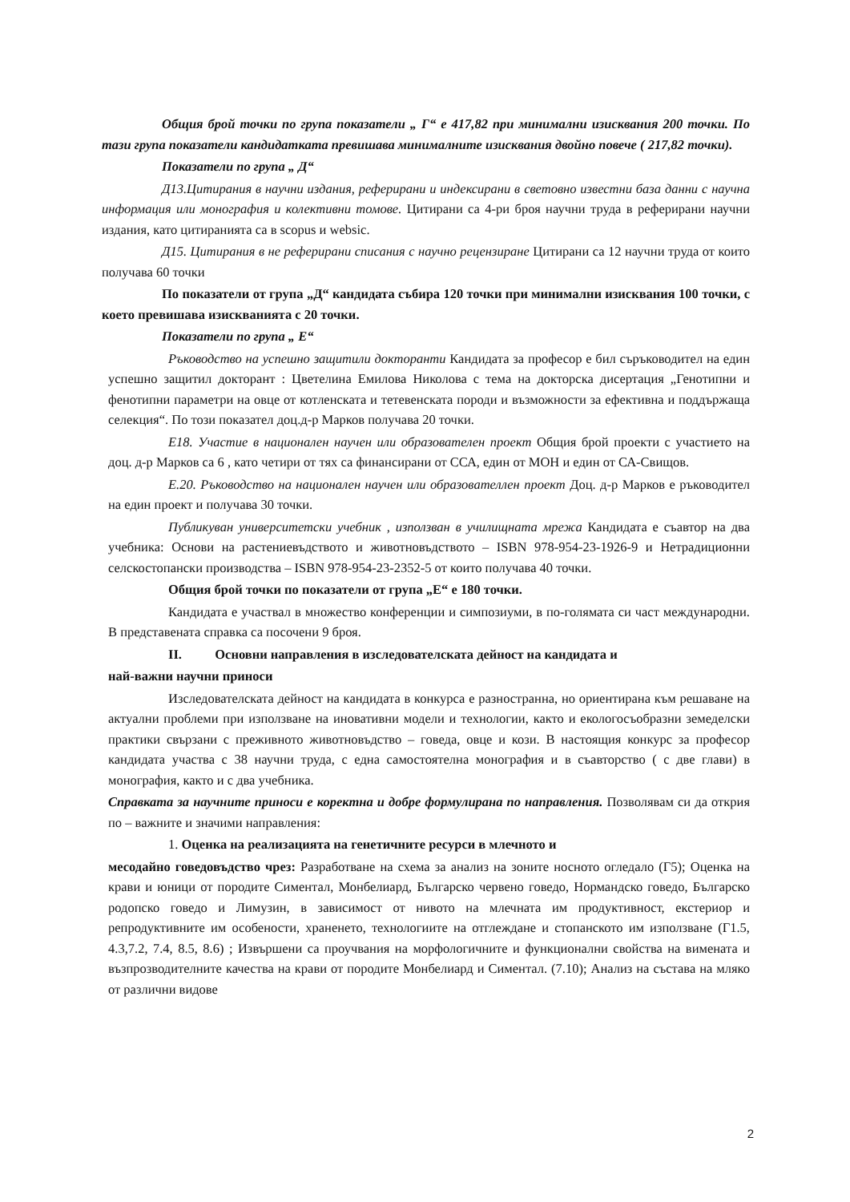Общия брой точки по група показатели „ Г“ е 417,82 при минимални изисквания 200 точки. По тази група показатели кандидатката превишава минималните изисквания двойно повече ( 217,82 точки).
Показатели по група „ Д“
Д13.Цитирания в научни издания, реферирани и индексирани в световно известни база данни с научна информация или монография и колективни томове. Цитирани са 4-ри броя научни труда в реферирани научни издания, като цитиранията са в scopus и websic.
Д15. Цитирания в не реферирани списания с научно рецензиране Цитирани са 12 научни труда от които получава 60 точки
По показатели от група „Д“ кандидата събира 120 точки при минимални изисквания 100 точки, с което превишава изискванията с 20 точки.
Показатели по група „ Е“
Ръководство на успешно защитили докторанти Кандидата за професор е бил съръководител на един успешно защитил докторант : Цветелина Емилова Николова с тема на докторска дисертация „Генотипни и фенотипни параметри на овце от котленската и тетевенската породи и възможности за ефективна и поддържаща селекция“. По този показател доц.д-р Марков получава 20 точки.
Е18. Участие в национален научен или образователен проект Общия брой проекти с участието на доц. д-р Марков са 6 , като четири от тях са финансирани от ССА, един от МОН и един от СА-Свищов.
Е.20. Ръководство на национален научен или образователлен проект Доц. д-р Марков е ръководител на един проект и получава 30 точки.
Публикуван университетски учебник , използван в училищната мрежа Кандидата е съавтор на два учебника: Основи на растениевъдството и животновъдството – ISBN 978-954-23-1926-9 и Нетрадиционни селскостопански производства – ISBN 978-954-23-2352-5 от които получава 40 точки.
Общия брой точки по показатели от група „Е“ е 180 точки.
Кандидата е участвал в множество конференции и симпозиуми, в по-голямата си част международни. В представената справка са посочени 9 броя.
II. Основни направления в изследователската дейност на кандидата и
най-важни научни приноси
Изследователската дейност на кандидата в конкурса е разностранна, но ориентирана към решаване на актуални проблеми при използване на иновативни модели и технологии, както и екологосъобразни земеделски практики свързани с преживното животновъдство – говеда, овце и кози. В настоящия конкурс за професор кандидата участва с 38 научни труда, с една самостоятелна монография и в съавторство ( с две глави) в монография, както и с два учебника.
Справката за научните приноси е коректна и добре формулирана по направления. Позволявам си да открия по – важните и значими направления:
1. Оценка на реализацията на генетичните ресурси в млечното и
месодайно говедовъдство чрез: Разработване на схема за анализ на зоните носното огледало (Г5); Оценка на крави и юници от породите Симентал, Монбелиард, Българско червено говедо, Нормандско говедо, Българско родопско говедо и Лимузин, в зависимост от нивото на млечната им продуктивност, екстериор и репродуктивните им особености, храненето, технологиите на отглеждане и стопанското им използване (Г1.5, 4.3,7.2, 7.4, 8.5, 8.6) ; Извършени са проучвания на морфологичните и функционални свойства на вимената и възпрозводителните качества на крави от породите Монбелиард и Симентал. (7.10); Анализ на състава на мляко от различни видове
2